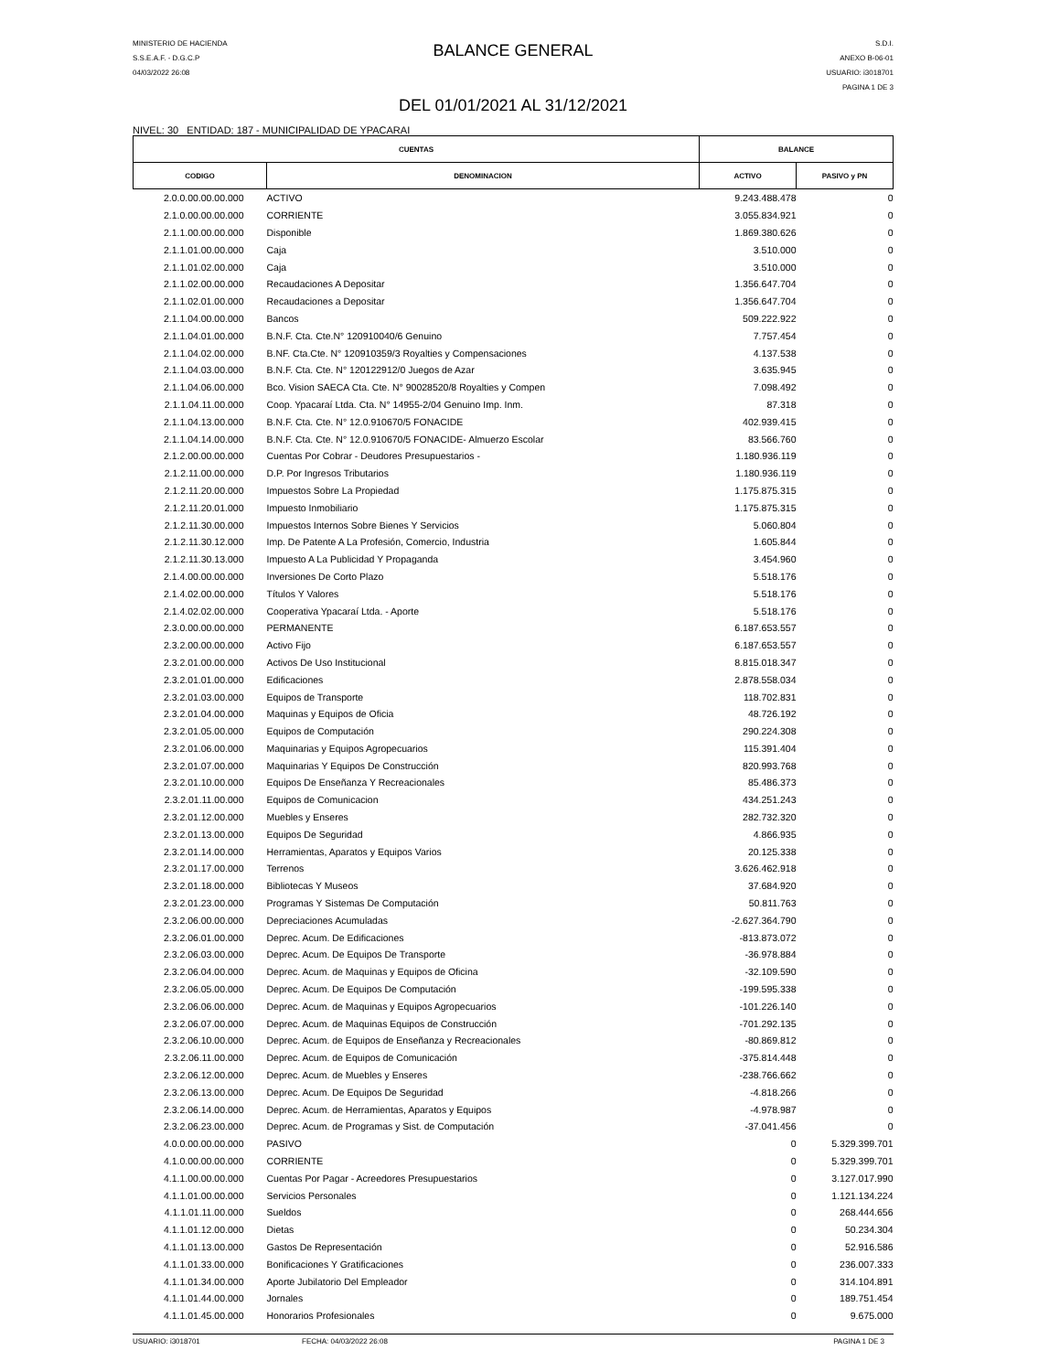MINISTERIO DE HACIENDA
S.S.E.A.F. - D.G.C.P
04/03/2022 26:08
BALANCE GENERAL
DEL 01/01/2021 AL 31/12/2021
S.D.I.
ANEXO B-06-01
USUARIO: i3018701
PAGINA 1 DE 3
NIVEL: 30 ENTIDAD: 187 - MUNICIPALIDAD DE YPACARAI
| CUENTAS | | BALANCE | |
| --- | --- | --- | --- |
| CODIGO | DENOMINACION | ACTIVO | PASIVO y PN |
| 2.0.0.00.00.00.000 | ACTIVO | 9.243.488.478 | 0 |
| 2.1.0.00.00.00.000 | CORRIENTE | 3.055.834.921 | 0 |
| 2.1.1.00.00.00.000 | Disponible | 1.869.380.626 | 0 |
| 2.1.1.01.00.00.000 | Caja | 3.510.000 | 0 |
| 2.1.1.01.02.00.000 | Caja | 3.510.000 | 0 |
| 2.1.1.02.00.00.000 | Recaudaciones A Depositar | 1.356.647.704 | 0 |
| 2.1.1.02.01.00.000 | Recaudaciones a Depositar | 1.356.647.704 | 0 |
| 2.1.1.04.00.00.000 | Bancos | 509.222.922 | 0 |
| 2.1.1.04.01.00.000 | B.N.F. Cta. Cte.N° 120910040/6 Genuino | 7.757.454 | 0 |
| 2.1.1.04.02.00.000 | B.NF. Cta.Cte. N° 120910359/3 Royalties y Compensaciones | 4.137.538 | 0 |
| 2.1.1.04.03.00.000 | B.N.F. Cta. Cte. N° 120122912/0 Juegos de Azar | 3.635.945 | 0 |
| 2.1.1.04.06.00.000 | Bco. Vision SAECA Cta. Cte. N° 90028520/8 Royalties y Compen | 7.098.492 | 0 |
| 2.1.1.04.11.00.000 | Coop. Ypacaraí Ltda. Cta. N° 14955-2/04 Genuino Imp. Inm. | 87.318 | 0 |
| 2.1.1.04.13.00.000 | B.N.F. Cta. Cte. N° 12.0.910670/5 FONACIDE | 402.939.415 | 0 |
| 2.1.1.04.14.00.000 | B.N.F. Cta. Cte. N° 12.0.910670/5 FONACIDE- Almuerzo Escolar | 83.566.760 | 0 |
| 2.1.2.00.00.00.000 | Cuentas Por Cobrar - Deudores Presupuestarios - | 1.180.936.119 | 0 |
| 2.1.2.11.00.00.000 | D.P. Por Ingresos Tributarios | 1.180.936.119 | 0 |
| 2.1.2.11.20.00.000 | Impuestos Sobre La Propiedad | 1.175.875.315 | 0 |
| 2.1.2.11.20.01.000 | Impuesto Inmobiliario | 1.175.875.315 | 0 |
| 2.1.2.11.30.00.000 | Impuestos Internos Sobre Bienes Y Servicios | 5.060.804 | 0 |
| 2.1.2.11.30.12.000 | Imp. De Patente A La Profesión, Comercio, Industria | 1.605.844 | 0 |
| 2.1.2.11.30.13.000 | Impuesto A La Publicidad Y Propaganda | 3.454.960 | 0 |
| 2.1.4.00.00.00.000 | Inversiones De Corto Plazo | 5.518.176 | 0 |
| 2.1.4.02.00.00.000 | Títulos Y Valores | 5.518.176 | 0 |
| 2.1.4.02.02.00.000 | Cooperativa Ypacaraí Ltda. - Aporte | 5.518.176 | 0 |
| 2.3.0.00.00.00.000 | PERMANENTE | 6.187.653.557 | 0 |
| 2.3.2.00.00.00.000 | Activo Fijo | 6.187.653.557 | 0 |
| 2.3.2.01.00.00.000 | Activos De Uso Institucional | 8.815.018.347 | 0 |
| 2.3.2.01.01.00.000 | Edificaciones | 2.878.558.034 | 0 |
| 2.3.2.01.03.00.000 | Equipos de Transporte | 118.702.831 | 0 |
| 2.3.2.01.04.00.000 | Maquinas y Equipos de Oficia | 48.726.192 | 0 |
| 2.3.2.01.05.00.000 | Equipos de Computación | 290.224.308 | 0 |
| 2.3.2.01.06.00.000 | Maquinarias y Equipos Agropecuarios | 115.391.404 | 0 |
| 2.3.2.01.07.00.000 | Maquinarias Y Equipos De Construcción | 820.993.768 | 0 |
| 2.3.2.01.10.00.000 | Equipos De Enseñanza Y Recreacionales | 85.486.373 | 0 |
| 2.3.2.01.11.00.000 | Equipos de Comunicacion | 434.251.243 | 0 |
| 2.3.2.01.12.00.000 | Muebles y Enseres | 282.732.320 | 0 |
| 2.3.2.01.13.00.000 | Equipos De Seguridad | 4.866.935 | 0 |
| 2.3.2.01.14.00.000 | Herramientas, Aparatos y Equipos Varios | 20.125.338 | 0 |
| 2.3.2.01.17.00.000 | Terrenos | 3.626.462.918 | 0 |
| 2.3.2.01.18.00.000 | Bibliotecas Y Museos | 37.684.920 | 0 |
| 2.3.2.01.23.00.000 | Programas Y Sistemas De Computación | 50.811.763 | 0 |
| 2.3.2.06.00.00.000 | Depreciaciones Acumuladas | -2.627.364.790 | 0 |
| 2.3.2.06.01.00.000 | Deprec. Acum. De Edificaciones | -813.873.072 | 0 |
| 2.3.2.06.03.00.000 | Deprec. Acum. De Equipos De Transporte | -36.978.884 | 0 |
| 2.3.2.06.04.00.000 | Deprec. Acum. de Maquinas y Equipos de Oficina | -32.109.590 | 0 |
| 2.3.2.06.05.00.000 | Deprec. Acum. De Equipos De Computación | -199.595.338 | 0 |
| 2.3.2.06.06.00.000 | Deprec. Acum. de Maquinas y Equipos Agropecuarios | -101.226.140 | 0 |
| 2.3.2.06.07.00.000 | Deprec. Acum. de Maquinas Equipos de Construcción | -701.292.135 | 0 |
| 2.3.2.06.10.00.000 | Deprec. Acum. de Equipos de Enseñanza y Recreacionales | -80.869.812 | 0 |
| 2.3.2.06.11.00.000 | Deprec. Acum. de Equipos de Comunicación | -375.814.448 | 0 |
| 2.3.2.06.12.00.000 | Deprec. Acum. de Muebles y Enseres | -238.766.662 | 0 |
| 2.3.2.06.13.00.000 | Deprec. Acum. De Equipos De Seguridad | -4.818.266 | 0 |
| 2.3.2.06.14.00.000 | Deprec. Acum. de Herramientas, Aparatos y Equipos | -4.978.987 | 0 |
| 2.3.2.06.23.00.000 | Deprec. Acum. de Programas y Sist. de Computación | -37.041.456 | 0 |
| 4.0.0.00.00.00.000 | PASIVO | 0 | 5.329.399.701 |
| 4.1.0.00.00.00.000 | CORRIENTE | 0 | 5.329.399.701 |
| 4.1.1.00.00.00.000 | Cuentas Por Pagar - Acreedores Presupuestarios | 0 | 3.127.017.990 |
| 4.1.1.01.00.00.000 | Servicios Personales | 0 | 1.121.134.224 |
| 4.1.1.01.11.00.000 | Sueldos | 0 | 268.444.656 |
| 4.1.1.01.12.00.000 | Dietas | 0 | 50.234.304 |
| 4.1.1.01.13.00.000 | Gastos De Representación | 0 | 52.916.586 |
| 4.1.1.01.33.00.000 | Bonificaciones Y Gratificaciones | 0 | 236.007.333 |
| 4.1.1.01.34.00.000 | Aporte Jubilatorio Del Empleador | 0 | 314.104.891 |
| 4.1.1.01.44.00.000 | Jornales | 0 | 189.751.454 |
| 4.1.1.01.45.00.000 | Honorarios Profesionales | 0 | 9.675.000 |
USUARIO: i3018701 FECHA: 04/03/2022 26:08 PAGINA 1 DE 3